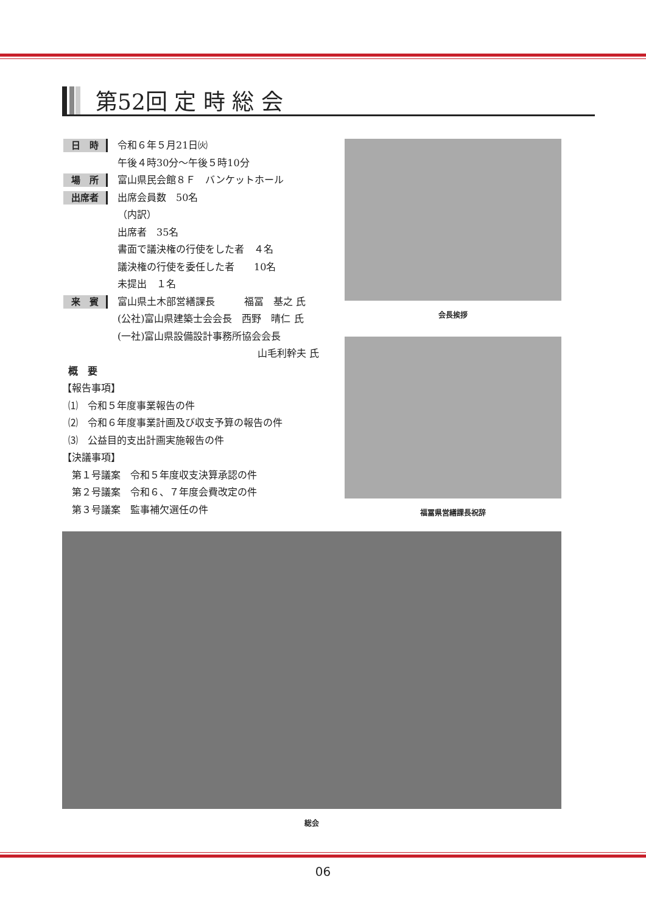第52回 定 時 総 会
日　時
令和６年５月21日㈫
午後４時30分〜午後５時10分
場　所
富山県民会館８Ｆ　バンケットホール
出席者
出席会員数　50名
（内訳）
出席者　35名
書面で議決権の行使をした者　４名
議決権の行使を委任した者　　10名
未提出　１名
来　賓
富山県土木部営繕課長　　　福冨　基之 氏
(公社)富山県建築士会会長　西野　晴仁 氏
(一社)富山県設備設計事務所協会会長
山毛利幹夫 氏
概　要
【報告事項】
⑴　令和５年度事業報告の件
⑵　令和６年度事業計画及び収支予算の報告の件
⑶　公益目的支出計画実施報告の件
【決議事項】
第１号議案　令和５年度収支決算承認の件
第２号議案　令和６、７年度会費改定の件
第３号議案　監事補欠選任の件
会長挨拶
福冨県営繕課長祝辞
総会
06